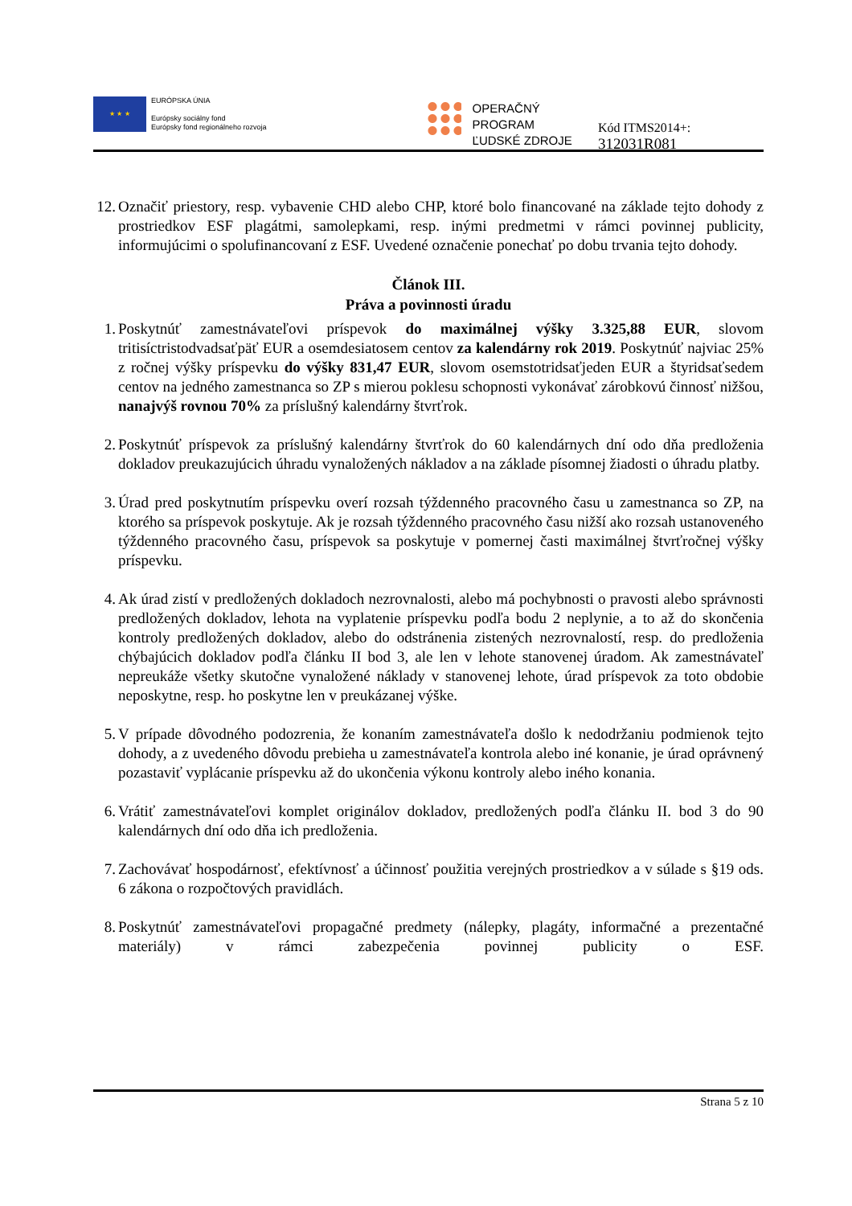★ ★ ★
EURÓPSKA ÚNIA
Európsky sociálny fond
Európsky fond regionálneho rozvoja
OPERAČNÝ PROGRAM
ĽUDSKÉ ZDROJE
Kód ITMS2014+: 312031R081
12.
Označiť priestory, resp. vybavenie CHD alebo CHP, ktoré bolo financované na základe tejto dohody z prostriedkov ESF plagátmi, samolepkami, resp. inými predmetmi v rámci povinnej publicity, informujúcimi o spolufinancovaní z ESF. Uvedené označenie ponechať po dobu trvania tejto dohody.
Článok III.
Práva a povinnosti úradu
1. Poskytnúť zamestnávateľovi príspevok do maximálnej výšky 3.325,88 EUR, slovom tritisíctristodvadsaťpäť EUR a osemdesiatosem centov za kalendárny rok 2019. Poskytnúť najviac 25% z ročnej výšky príspevku do výšky 831,47 EUR, slovom osemstotridsaťjeden EUR a štyridsaťsedem centov na jedného zamestnanca so ZP s mierou poklesu schopnosti vykonávať zárobkovú činnosť nižšou, nanajvýš rovnou 70% za príslušný kalendárny štvrťrok.
2. Poskytnúť príspevok za príslušný kalendárny štvrťrok do 60 kalendárnych dní odo dňa predloženia dokladov preukazujúcich úhradu vynaložených nákladov a na základe písomnej žiadosti o úhradu platby.
3. Úrad pred poskytnutím príspevku overí rozsah týždenného pracovného času u zamestnanca so ZP, na ktorého sa príspevok poskytuje. Ak je rozsah týždenného pracovného času nižší ako rozsah ustanoveného týždenného pracovného času, príspevok sa poskytuje v pomernej časti maximálnej štvrťročnej výšky príspevku.
4. Ak úrad zistí v predložených dokladoch nezrovnalosti, alebo má pochybnosti o pravosti alebo správnosti predložených dokladov, lehota na vyplatenie príspevku podľa bodu 2 neplynie, a to až do skončenia kontroly predložených dokladov, alebo do odstránenia zistených nezrovnalostí, resp. do predloženia chýbajúcich dokladov podľa článku II bod 3, ale len v lehote stanovenej úradom. Ak zamestnávateľ nepreukáže všetky skutočne vynaložené náklady v stanovenej lehote, úrad príspevok za toto obdobie neposkytne, resp. ho poskytne len v preukázanej výške.
5. V prípade dôvodného podozrenia, že konaním zamestnávateľa došlo k nedodržaniu podmienok tejto dohody, a z uvedeného dôvodu prebieha u zamestnávateľa kontrola alebo iné konanie, je úrad oprávnený pozastaviť vyplácanie príspevku až do ukončenia výkonu kontroly alebo iného konania.
6. Vrátiť zamestnávateľovi komplet originálov dokladov, predložených podľa článku II. bod 3 do 90 kalendárnych dní odo dňa ich predloženia.
7. Zachovávať hospodárnosť, efektívnosť a účinnosť použitia verejných prostriedkov a v súlade s §19 ods. 6 zákona o rozpočtových pravidlách.
8. Poskytnúť zamestnávateľovi propagačné predmety (nálepky, plagáty, informačné a prezentačné materiály) v rámci zabezpečenia povinnej publicity o ESF.
Strana 5 z 10